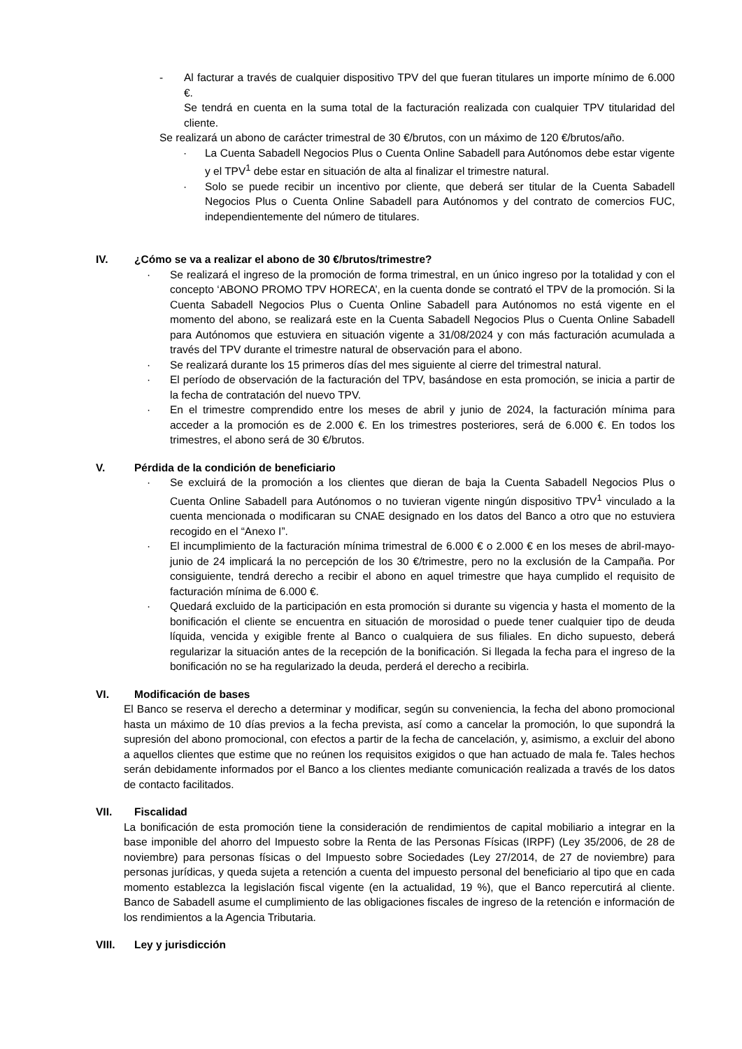- Al facturar a través de cualquier dispositivo TPV del que fueran titulares un importe mínimo de 6.000 €.
Se tendrá en cuenta en la suma total de la facturación realizada con cualquier TPV titularidad del cliente.
Se realizará un abono de carácter trimestral de 30 €/brutos, con un máximo de 120 €/brutos/año.
· La Cuenta Sabadell Negocios Plus o Cuenta Online Sabadell para Autónomos debe estar vigente y el TPV<sup>1</sup> debe estar en situación de alta al finalizar el trimestre natural.
· Solo se puede recibir un incentivo por cliente, que deberá ser titular de la Cuenta Sabadell Negocios Plus o Cuenta Online Sabadell para Autónomos y del contrato de comercios FUC, independientemente del número de titulares.
IV. ¿Cómo se va a realizar el abono de 30 €/brutos/trimestre?
· Se realizará el ingreso de la promoción de forma trimestral, en un único ingreso por la totalidad y con el concepto ‘ABONO PROMO TPV HORECA’, en la cuenta donde se contrató el TPV de la promoción. Si la Cuenta Sabadell Negocios Plus o Cuenta Online Sabadell para Autónomos no está vigente en el momento del abono, se realizará este en la Cuenta Sabadell Negocios Plus o Cuenta Online Sabadell para Autónomos que estuviera en situación vigente a 31/08/2024 y con más facturación acumulada a través del TPV durante el trimestre natural de observación para el abono.
· Se realizará durante los 15 primeros días del mes siguiente al cierre del trimestral natural.
· El período de observación de la facturación del TPV, basándose en esta promoción, se inicia a partir de la fecha de contratación del nuevo TPV.
· En el trimestre comprendido entre los meses de abril y junio de 2024, la facturación mínima para acceder a la promoción es de 2.000 €. En los trimestres posteriores, será de 6.000 €. En todos los trimestres, el abono será de 30 €/brutos.
V. Pérdida de la condición de beneficiario
· Se excluirá de la promoción a los clientes que dieran de baja la Cuenta Sabadell Negocios Plus o Cuenta Online Sabadell para Autónomos o no tuvieran vigente ningún dispositivo TPV<sup>1</sup> vinculado a la cuenta mencionada o modificaran su CNAE designado en los datos del Banco a otro que no estuviera recogido en el “Anexo I”.
· El incumplimiento de la facturación mínima trimestral de 6.000 € o 2.000 € en los meses de abril-mayo-junio de 24 implicará la no percepción de los 30 €/trimestre, pero no la exclusión de la Campaña. Por consiguiente, tendrá derecho a recibir el abono en aquel trimestre que haya cumplido el requisito de facturación mínima de 6.000 €.
· Quedará excluido de la participación en esta promoción si durante su vigencia y hasta el momento de la bonificación el cliente se encuentra en situación de morosidad o puede tener cualquier tipo de deuda líquida, vencida y exigible frente al Banco o cualquiera de sus filiales. En dicho supuesto, deberá regularizar la situación antes de la recepción de la bonificación. Si llegada la fecha para el ingreso de la bonificación no se ha regularizado la deuda, perderá el derecho a recibirla.
VI. Modificación de bases
El Banco se reserva el derecho a determinar y modificar, según su conveniencia, la fecha del abono promocional hasta un máximo de 10 días previos a la fecha prevista, así como a cancelar la promoción, lo que supondrá la supresión del abono promocional, con efectos a partir de la fecha de cancelación, y, asimismo, a excluir del abono a aquellos clientes que estime que no reúnen los requisitos exigidos o que han actuado de mala fe. Tales hechos serán debidamente informados por el Banco a los clientes mediante comunicación realizada a través de los datos de contacto facilitados.
VII. Fiscalidad
La bonificación de esta promoción tiene la consideración de rendimientos de capital mobiliario a integrar en la base imponible del ahorro del Impuesto sobre la Renta de las Personas Físicas (IRPF) (Ley 35/2006, de 28 de noviembre) para personas físicas o del Impuesto sobre Sociedades (Ley 27/2014, de 27 de noviembre) para personas jurídicas, y queda sujeta a retención a cuenta del impuesto personal del beneficiario al tipo que en cada momento establezca la legislación fiscal vigente (en la actualidad, 19 %), que el Banco repercutirá al cliente. Banco de Sabadell asume el cumplimiento de las obligaciones fiscales de ingreso de la retención e información de los rendimientos a la Agencia Tributaria.
VIII. Ley y jurisdicción